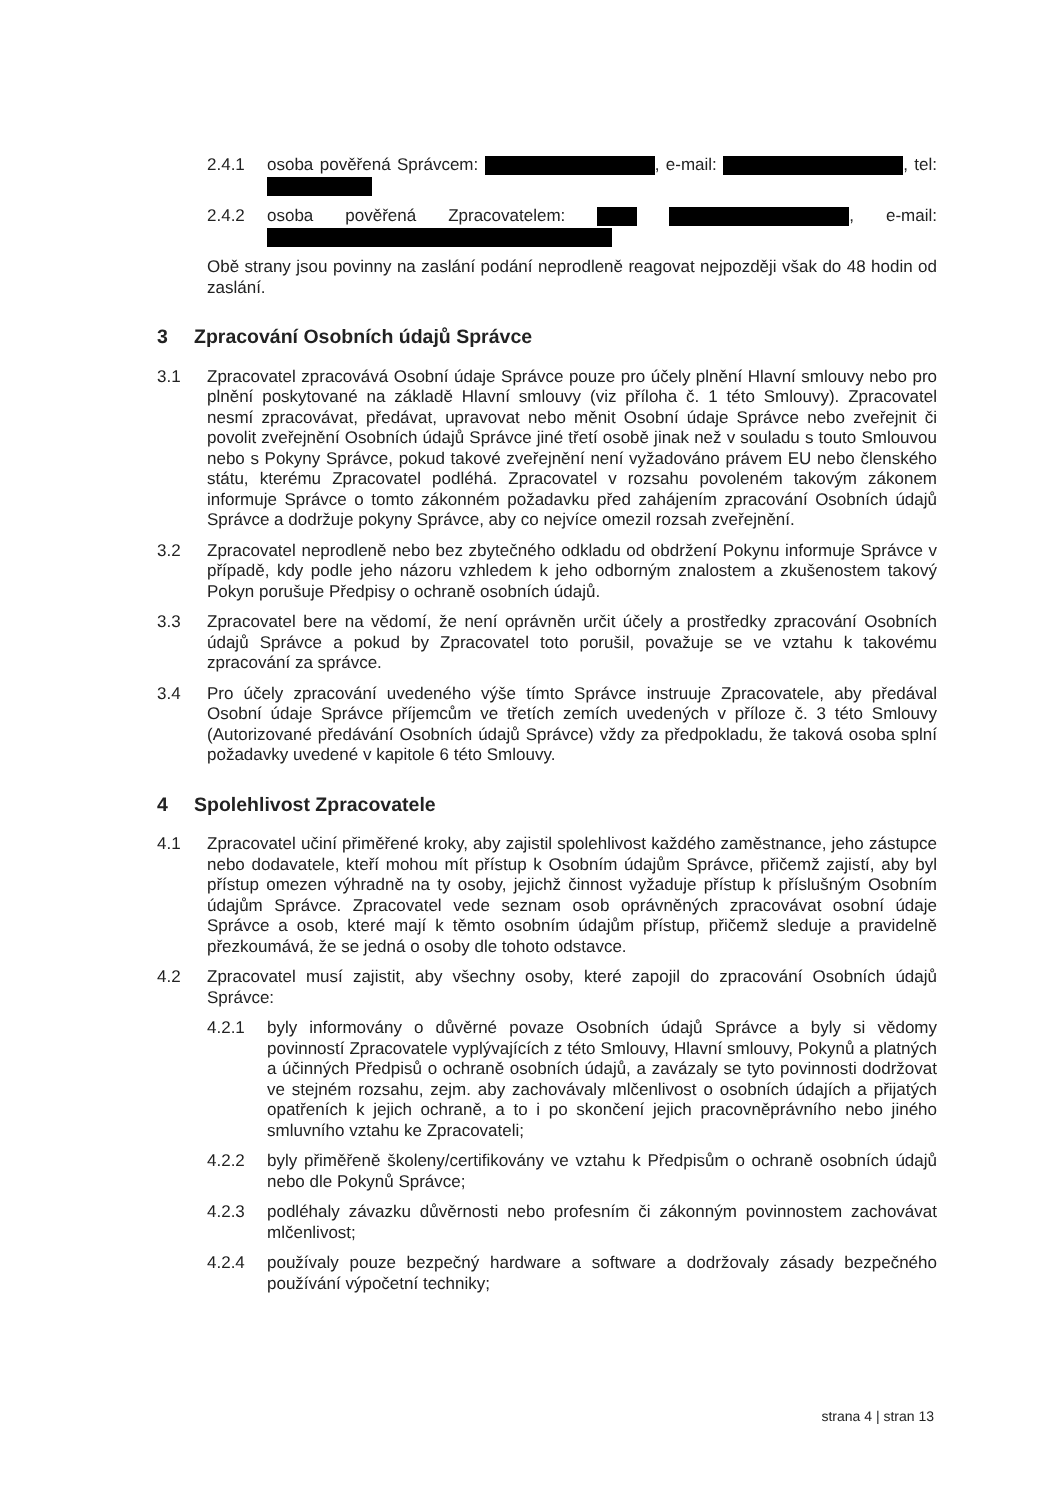2.4.1 osoba pověřená Správcem: , e-mail: , tel:
2.4.2 osoba pověřená Zpracovatelem: , e-mail:
Obě strany jsou povinny na zaslání podání neprodleně reagovat nejpozději však do 48 hodin od zaslání.
3 Zpracování Osobních údajů Správce
3.1 Zpracovatel zpracovává Osobní údaje Správce pouze pro účely plnění Hlavní smlouvy nebo pro plnění poskytované na základě Hlavní smlouvy (viz příloha č. 1 této Smlouvy). Zpracovatel nesmí zpracovávat, předávat, upravovat nebo měnit Osobní údaje Správce nebo zveřejnit či povolit zveřejnění Osobních údajů Správce jiné třetí osobě jinak než v souladu s touto Smlouvou nebo s Pokyny Správce, pokud takové zveřejnění není vyžadováno právem EU nebo členského státu, kterému Zpracovatel podléhá. Zpracovatel v rozsahu povoleném takovým zákonem informuje Správce o tomto zákonném požadavku před zahájením zpracování Osobních údajů Správce a dodržuje pokyny Správce, aby co nejvíce omezil rozsah zveřejnění.
3.2 Zpracovatel neprodleně nebo bez zbytečného odkladu od obdržení Pokynu informuje Správce v případě, kdy podle jeho názoru vzhledem k jeho odborným znalostem a zkušenostem takový Pokyn porušuje Předpisy o ochraně osobních údajů.
3.3 Zpracovatel bere na vědomí, že není oprávněn určit účely a prostředky zpracování Osobních údajů Správce a pokud by Zpracovatel toto porušil, považuje se ve vztahu k takovému zpracování za správce.
3.4 Pro účely zpracování uvedeného výše tímto Správce instruuje Zpracovatele, aby předával Osobní údaje Správce příjemcům ve třetích zemích uvedených v příloze č. 3 této Smlouvy (Autorizované předávání Osobních údajů Správce) vždy za předpokladu, že taková osoba splní požadavky uvedené v kapitole 6 této Smlouvy.
4 Spolehlivost Zpracovatele
4.1 Zpracovatel učiní přiměřené kroky, aby zajistil spolehlivost každého zaměstnance, jeho zástupce nebo dodavatele, kteří mohou mít přístup k Osobním údajům Správce, přičemž zajistí, aby byl přístup omezen výhradně na ty osoby, jejichž činnost vyžaduje přístup k příslušným Osobním údajům Správce. Zpracovatel vede seznam osob oprávněných zpracovávat osobní údaje Správce a osob, které mají k těmto osobním údajům přístup, přičemž sleduje a pravidelně přezkoumává, že se jedná o osoby dle tohoto odstavce.
4.2 Zpracovatel musí zajistit, aby všechny osoby, které zapojil do zpracování Osobních údajů Správce:
4.2.1 byly informovány o důvěrné povaze Osobních údajů Správce a byly si vědomy povinností Zpracovatele vyplývajících z této Smlouvy, Hlavní smlouvy, Pokynů a platných a účinných Předpisů o ochraně osobních údajů, a zavázaly se tyto povinnosti dodržovat ve stejném rozsahu, zejm. aby zachovávaly mlčenlivost o osobních údajích a přijatých opatřeních k jejich ochraně, a to i po skončení jejich pracovněprávního nebo jiného smluvního vztahu ke Zpracovateli;
4.2.2 byly přiměřeně školeny/certifikovány ve vztahu k Předpisům o ochraně osobních údajů nebo dle Pokynů Správce;
4.2.3 podléhaly závazku důvěrnosti nebo profesním či zákonným povinnostem zachovávat mlčenlivost;
4.2.4 používaly pouze bezpečný hardware a software a dodržovaly zásady bezpečného používání výpočetní techniky;
strana 4 | stran 13